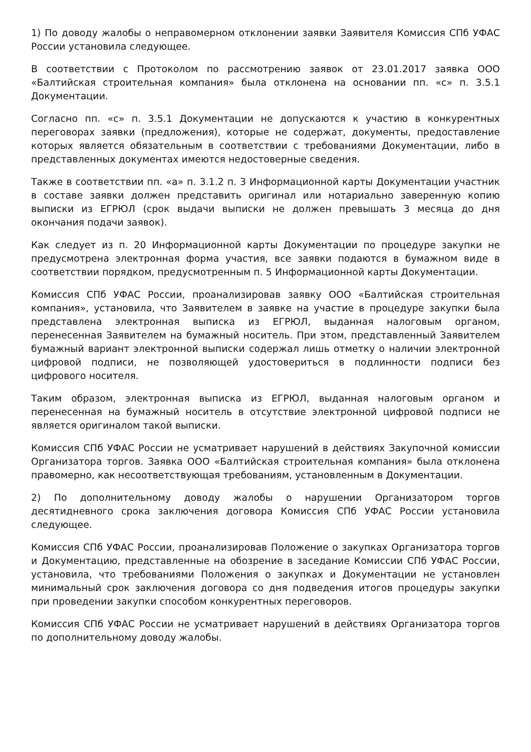1) По доводу жалобы о неправомерном отклонении заявки Заявителя Комиссия СПб УФАС России установила следующее.
В соответствии с Протоколом по рассмотрению заявок от 23.01.2017 заявка ООО «Балтийская строительная компания» была отклонена на основании пп. «с» п. 3.5.1 Документации.
Согласно пп. «с» п. 3.5.1 Документации не допускаются к участию в конкурентных переговорах заявки (предложения), которые не содержат, документы, предоставление которых является обязательным в соответствии с требованиями Документации, либо в представленных документах имеются недостоверные сведения.
Также в соответствии пп. «а» п. 3.1.2 п. 3 Информационной карты Документации участник в составе заявки должен представить оригинал или нотариально заверенную копию выписки из ЕГРЮЛ (срок выдачи выписки не должен превышать 3 месяца до дня окончания подачи заявок).
Как следует из п. 20 Информационной карты Документации по процедуре закупки не предусмотрена электронная форма участия, все заявки подаются в бумажном виде в соответствии порядком, предусмотренным п. 5 Информационной карты Документации.
Комиссия СПб УФАС России, проанализировав заявку ООО «Балтийская строительная компания», установила, что Заявителем в заявке на участие в процедуре закупки была представлена электронная выписка из ЕГРЮЛ, выданная налоговым органом, перенесенная Заявителем на бумажный носитель. При этом, представленный Заявителем бумажный вариант электронной выписки содержал лишь отметку о наличии электронной цифровой подписи, не позволяющей удостовериться в подлинности подписи без цифрового носителя.
Таким образом, электронная выписка из ЕГРЮЛ, выданная налоговым органом и перенесенная на бумажный носитель в отсутствие электронной цифровой подписи не является оригиналом такой выписки.
Комиссия СПб УФАС России не усматривает нарушений в действиях Закупочной комиссии Организатора торгов. Заявка ООО «Балтийская строительная компания» была отклонена правомерно, как несоответствующая требованиям, установленным в Документации.
2) По дополнительному доводу жалобы о нарушении Организатором торгов десятидневного срока заключения договора Комиссия СПб УФАС России установила следующее.
Комиссия СПб УФАС России, проанализировав Положение о закупках Организатора торгов и Документацию, представленные на обозрение в заседание Комиссии СПб УФАС России, установила, что требованиями Положения о закупках и Документации не установлен минимальный срок заключения договора со дня подведения итогов процедуры закупки при проведении закупки способом конкурентных переговоров.
Комиссия СПб УФАС России не усматривает нарушений в действиях Организатора торгов по дополнительному доводу жалобы.